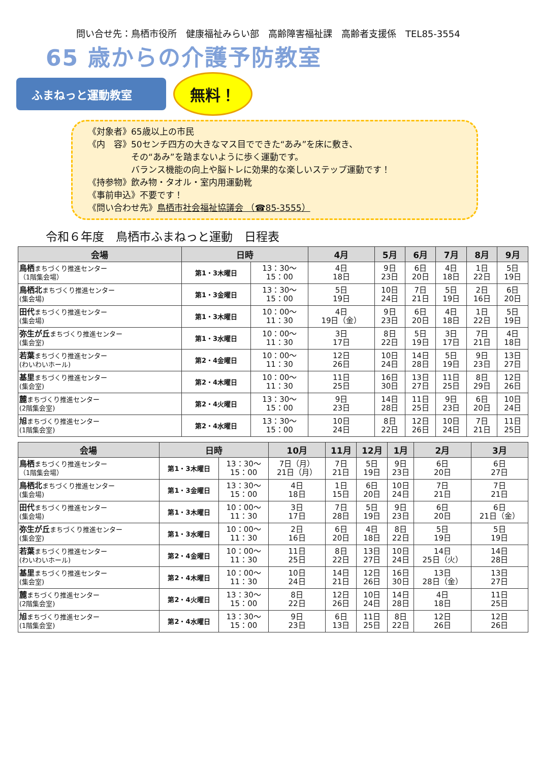問い合せ先：鳥栖市役所　健康福祉みらい部　高齢障害福祉課　高齢者支援係　TEL85-3554
65 歳からの介護予防教室
ふまねっと運動教室
無料！
《対象者》65歳以上の市民
《内　容》50センチ四方の大きなマス目でできた“あみ”を床に敷き、
　　　　　その“あみ”を踏まないように歩く運動です。
　　　　　バランス機能の向上や脳トレに効果的な楽しいステップ運動です！
《持参物》飲み物・タオル・室内用運動靴
《事前申込》不要です！
《問い合わせ先》鳥栖市社会福祉協議会 （☎85-3555）
令和６年度　鳥栖市ふまねっと運動　日程表
| 会場 | 日時 | | 4月 | 5月 | 6月 | 7月 | 8月 | 9月 |
| --- | --- | --- | --- | --- | --- | --- | --- | --- |
| 鳥栖 まちづくり推進センター （1階集会場） | 第1・3木曜日 | 13：30～ 15：00 | 4日 18日 | 9日 23日 | 6日 20日 | 4日 18日 | 1日 22日 | 5日 19日 |
| 鳥栖北 まちづくり推進センター (集会場) | 第1・3金曜日 | 13：30～ 15：00 | 5日 19日 | 10日 24日 | 7日 21日 | 5日 19日 | 2日 16日 | 6日 20日 |
| 田代 まちづくり推進センター (集会場) | 第1・3木曜日 | 10：00～ 11：30 | 4日 19日（金） | 9日 23日 | 6日 20日 | 4日 18日 | 1日 22日 | 5日 19日 |
| 弥生が丘 まちづくり推進センター (集会室) | 第1・3水曜日 | 10：00～ 11：30 | 3日 17日 | 8日 22日 | 5日 19日 | 3日 17日 | 7日 21日 | 4日 18日 |
| 若葉 まちづくり推進センター (わいわいホール) | 第2・4金曜日 | 10：00～ 11：30 | 12日 26日 | 10日 24日 | 14日 28日 | 5日 19日 | 9日 23日 | 13日 27日 |
| 基里 まちづくり推進センター (集会室) | 第2・4木曜日 | 10：00～ 11：30 | 11日 25日 | 16日 30日 | 13日 27日 | 11日 25日 | 8日 29日 | 12日 26日 |
| 麓 まちづくり推進センター (2階集会室) | 第2・4火曜日 | 13：30～ 15：00 | 9日 23日 | 14日 28日 | 11日 25日 | 9日 23日 | 6日 20日 | 10日 24日 |
| 旭 まちづくり推進センター (1階集会室) | 第2・4水曜日 | 13：30～ 15：00 | 10日 24日 | 8日 22日 | 12日 26日 | 10日 24日 | 7日 21日 | 11日 25日 |
| 会場 | 日時 | | 10月 | 11月 | 12月 | 1月 | 2月 | 3月 |
| --- | --- | --- | --- | --- | --- | --- | --- | --- |
| 鳥栖 まちづくり推進センター （1階集会場） | 第1・3木曜日 | 13：30～ 15：00 | 7日（月） 21日（月） | 7日 21日 | 5日 19日 | 9日 23日 | 6日 20日 | 6日 27日 |
| 鳥栖北 まちづくり推進センター (集会場) | 第1・3金曜日 | 13：30～ 15：00 | 4日 18日 | 1日 15日 | 6日 20日 | 10日 24日 | 7日 21日 | 7日 21日 |
| 田代 まちづくり推進センター (集会場) | 第1・3木曜日 | 10：00～ 11：30 | 3日 17日 | 7日 28日 | 5日 19日 | 9日 23日 | 6日 20日 | 6日 21日（金） |
| 弥生が丘 まちづくり推進センター (集会室) | 第1・3水曜日 | 10：00～ 11：30 | 2日 16日 | 6日 20日 | 4日 18日 | 8日 22日 | 5日 19日 | 5日 19日 |
| 若葉 まちづくり推進センター (わいわいホール) | 第2・4金曜日 | 10：00～ 11：30 | 11日 25日 | 8日 22日 | 13日 27日 | 10日 24日 | 14日 25日（火） | 14日 28日 |
| 基里 まちづくり推進センター (集会室) | 第2・4木曜日 | 10：00～ 11：30 | 10日 24日 | 14日 21日 | 12日 26日 | 16日 30日 | 13日 28日（金） | 13日 27日 |
| 麓 まちづくり推進センター (2階集会室) | 第2・4火曜日 | 13：30～ 15：00 | 8日 22日 | 12日 26日 | 10日 24日 | 14日 28日 | 4日 18日 | 11日 25日 |
| 旭 まちづくり推進センター (1階集会室) | 第2・4水曜日 | 13：30～ 15：00 | 9日 23日 | 6日 13日 | 11日 25日 | 8日 22日 | 12日 26日 | 12日 26日 |